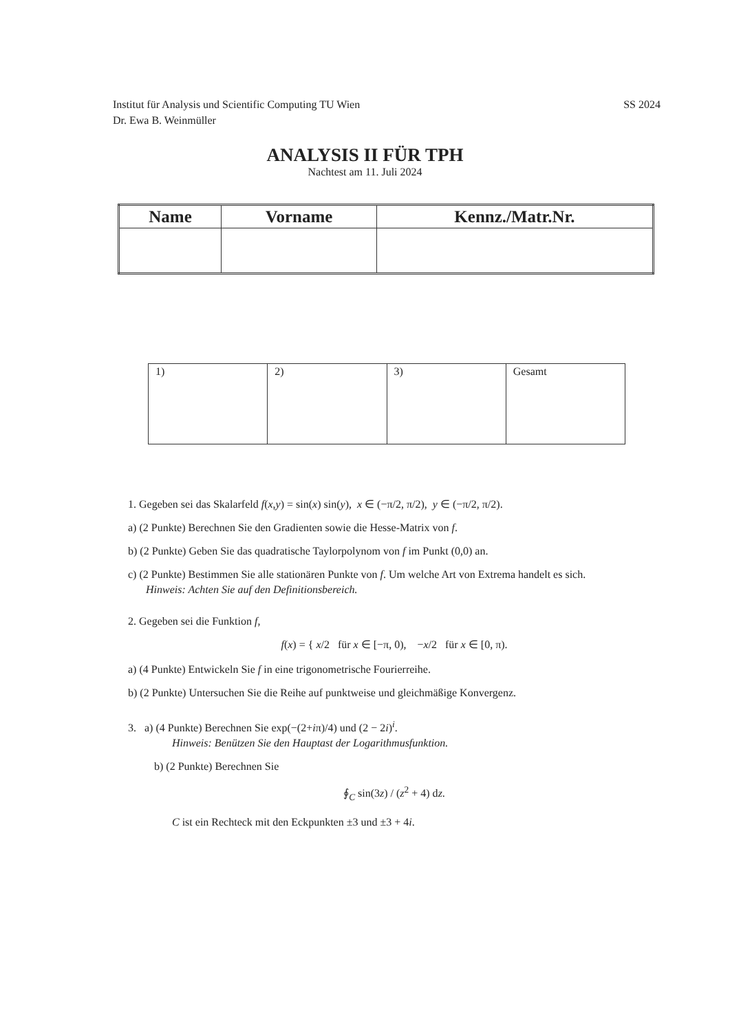Institut für Analysis und Scientific Computing TU Wien
Dr. Ewa B. Weinmüller
SS 2024
ANALYSIS II FÜR TPH
Nachtest am 11. Juli 2024
| Name | Vorname | Kennz./Matr.Nr. |
| --- | --- | --- |
| 1) | 2) | 3) | Gesamt |
1. Gegeben sei das Skalarfeld f(x,y) = sin(x) sin(y), x ∈ (−π/2, π/2), y ∈ (−π/2, π/2).
a) (2 Punkte) Berechnen Sie den Gradienten sowie die Hesse-Matrix von f.
b) (2 Punkte) Geben Sie das quadratische Taylorpolynom von f im Punkt (0,0) an.
c) (2 Punkte) Bestimmen Sie alle stationären Punkte von f. Um welche Art von Extrema handelt es sich.
Hinweis: Achten Sie auf den Definitionsbereich.
2. Gegeben sei die Funktion f,
f(x) = { x/2 für x ∈ [−π, 0), −x/2 für x ∈ [0, π).
a) (4 Punkte) Entwickeln Sie f in eine trigonometrische Fourierreihe.
b) (2 Punkte) Untersuchen Sie die Reihe auf punktweise und gleichmäßige Konvergenz.
3. a) (4 Punkte) Berechnen Sie exp(−(2+iπ)/4) und (2 − 2i)<sup>i</sup>.
Hinweis: Benützen Sie den Hauptast der Logarithmusfunktion.
b) (2 Punkte) Berechnen Sie
∮<sub>C</sub> sin(3z) / (z<sup>2</sup> + 4) dz.
C ist ein Rechteck mit den Eckpunkten ±3 und ±3 + 4i.